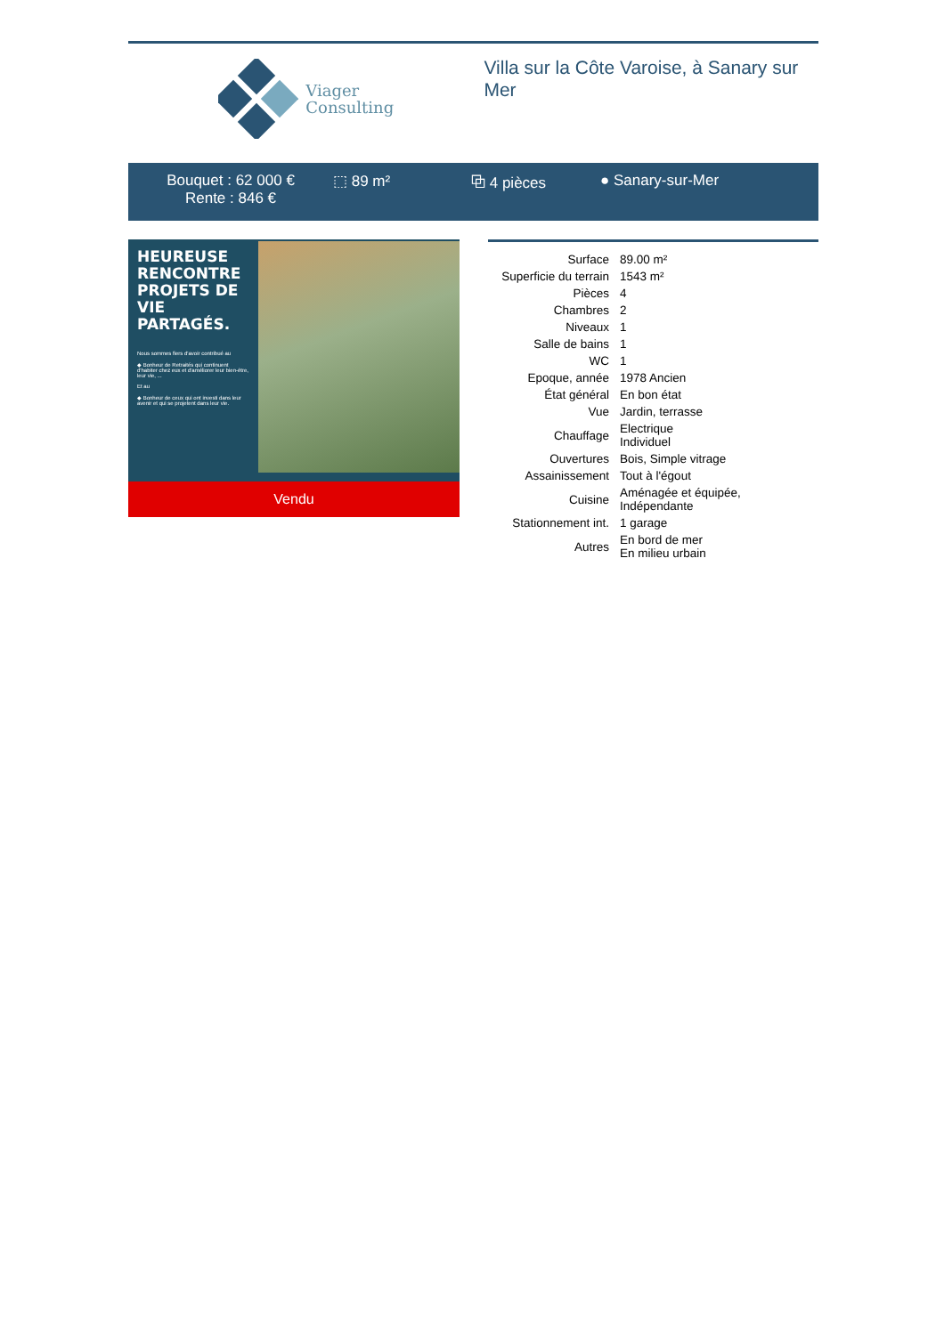Viager
Consulting
Villa sur la Côte Varoise, à Sanary sur Mer
Bouquet : 62 000 €
Rente : 846 €
⬚ 89 m² ⧉ 4 pièces ● Sanary-sur-Mer
HEUREUSE RENCONTRE PROJETS DE VIE PARTAGÉS.
Nous sommes fiers d'avoir contribué au
◆ Bonheur de Retraités qui continuent d'habiter chez eux et d'améliorer leur bien-être, leur vie, ...
Et au
◆ Bonheur de ceux qui ont investi dans leur avenir et qui se projetent dans leur vie.
Vendu
| Surface | 89.00 m² |
| Superficie du terrain | 1543 m² |
| Pièces | 4 |
| Chambres | 2 |
| Niveaux | 1 |
| Salle de bains | 1 |
| WC | 1 |
| Epoque, année | 1978 Ancien |
| État général | En bon état |
| Vue | Jardin, terrasse |
| Chauffage | Electrique Individuel |
| Ouvertures | Bois, Simple vitrage |
| Assainissement | Tout à l'égout |
| Cuisine | Aménagée et équipée, Indépendante |
| Stationnement int. | 1 garage |
| Autres | En bord de mer En milieu urbain |